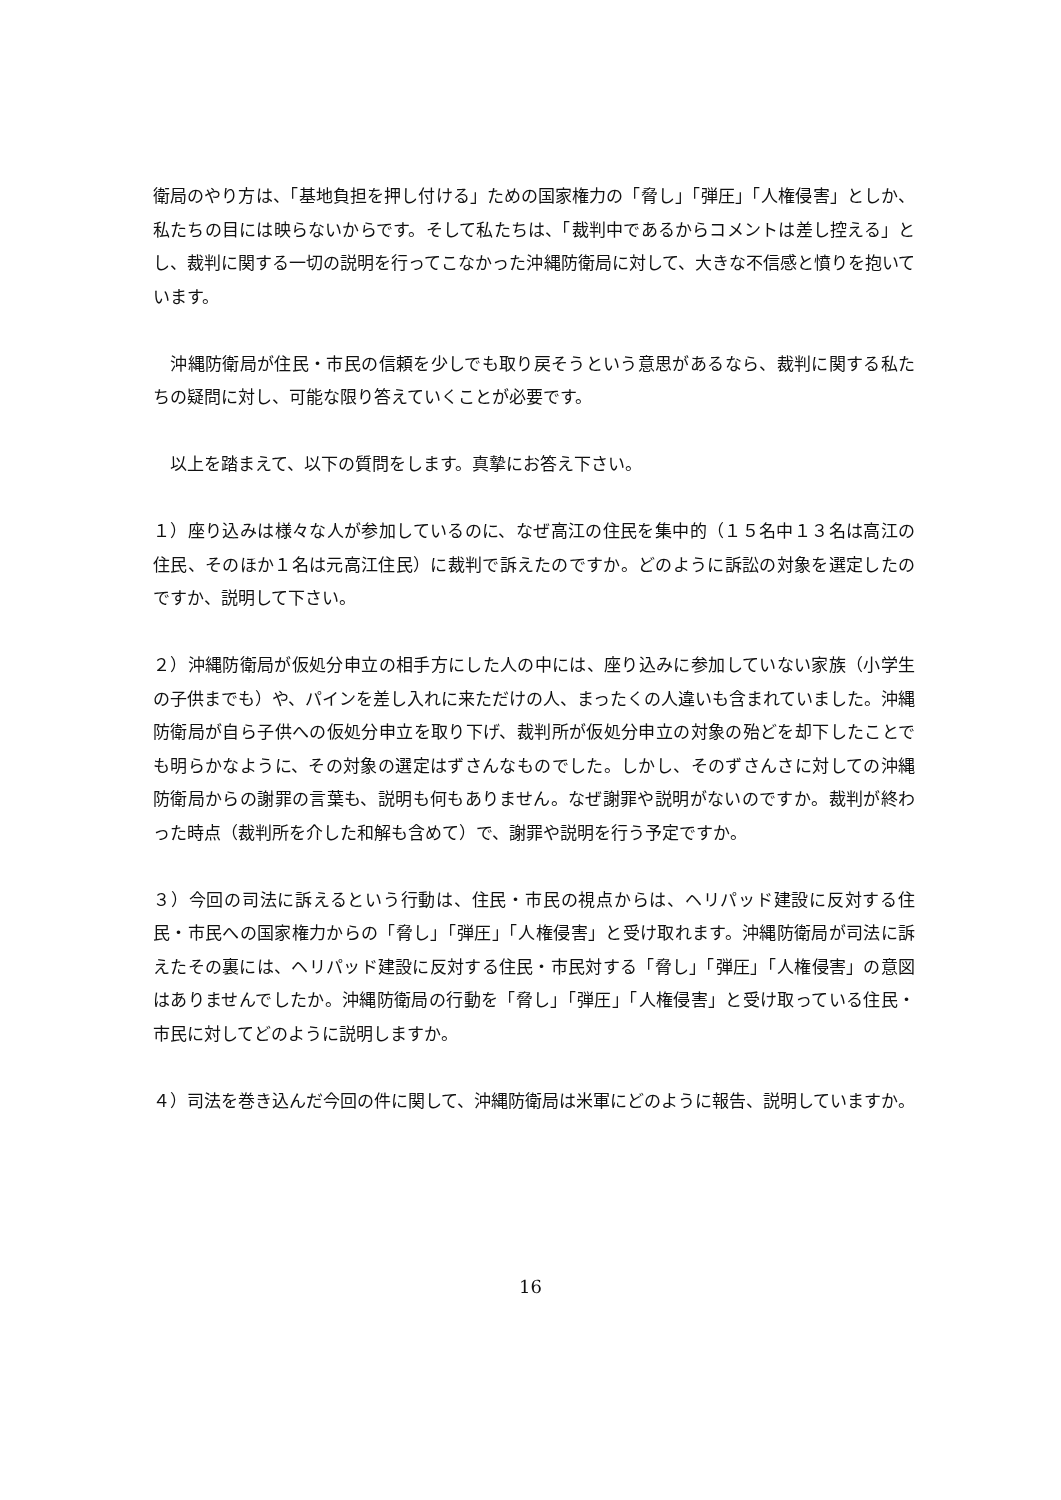衛局のやり方は、「基地負担を押し付ける」ための国家権力の「脅し」「弾圧」「人権侵害」としか、私たちの目には映らないからです。そして私たちは、「裁判中であるからコメントは差し控える」とし、裁判に関する一切の説明を行ってこなかった沖縄防衛局に対して、大きな不信感と憤りを抱いています。
　沖縄防衛局が住民・市民の信頼を少しでも取り戻そうという意思があるなら、裁判に関する私たちの疑問に対し、可能な限り答えていくことが必要です。
　以上を踏まえて、以下の質問をします。真摯にお答え下さい。
１）座り込みは様々な人が参加しているのに、なぜ高江の住民を集中的（１５名中１３名は高江の住民、そのほか１名は元高江住民）に裁判で訴えたのですか。どのように訴訟の対象を選定したのですか、説明して下さい。
２）沖縄防衛局が仮処分申立の相手方にした人の中には、座り込みに参加していない家族（小学生の子供までも）や、パインを差し入れに来ただけの人、まったくの人違いも含まれていました。沖縄防衛局が自ら子供への仮処分申立を取り下げ、裁判所が仮処分申立の対象の殆どを却下したことでも明らかなように、その対象の選定はずさんなものでした。しかし、そのずさんさに対しての沖縄防衛局からの謝罪の言葉も、説明も何もありません。なぜ謝罪や説明がないのですか。裁判が終わった時点（裁判所を介した和解も含めて）で、謝罪や説明を行う予定ですか。
３）今回の司法に訴えるという行動は、住民・市民の視点からは、ヘリパッド建設に反対する住民・市民への国家権力からの「脅し」「弾圧」「人権侵害」と受け取れます。沖縄防衛局が司法に訴えたその裏には、ヘリパッド建設に反対する住民・市民対する「脅し」「弾圧」「人権侵害」の意図はありませんでしたか。沖縄防衛局の行動を「脅し」「弾圧」「人権侵害」と受け取っている住民・市民に対してどのように説明しますか。
４）司法を巻き込んだ今回の件に関して、沖縄防衛局は米軍にどのように報告、説明していますか。
16